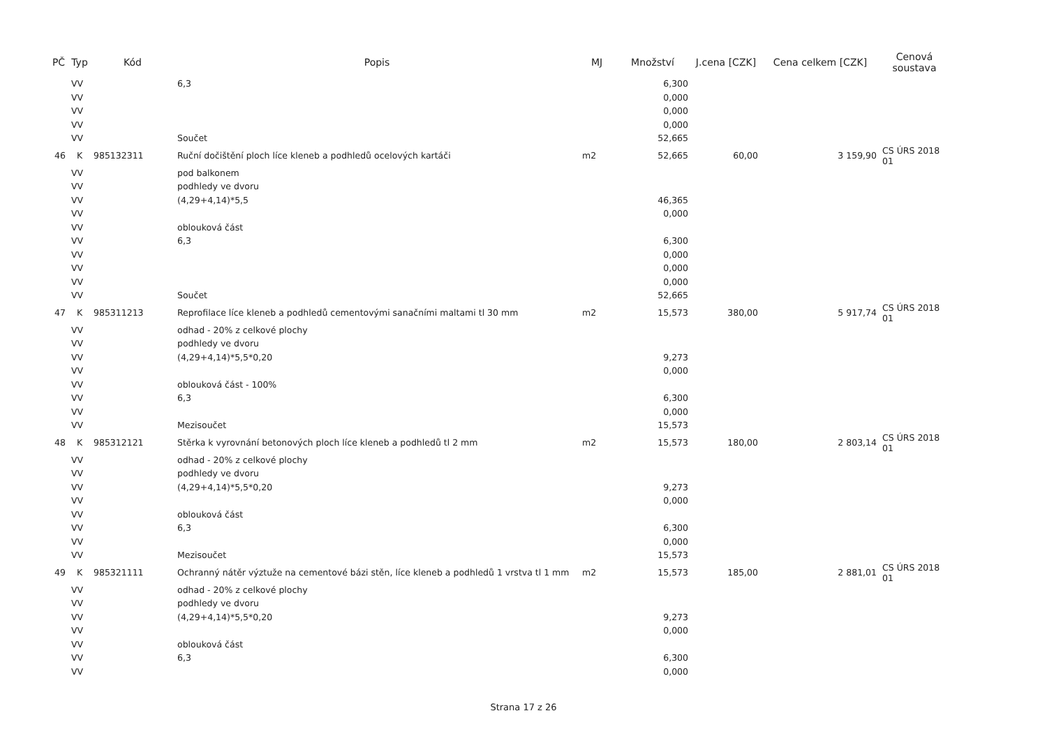| PČ | Typ | Kód | Popis | MJ | Množství | J.cena [CZK] | Cena celkem [CZK] | Cenová soustava |
| --- | --- | --- | --- | --- | --- | --- | --- | --- |
| | VV | | 6,3 | | 6,300 | | | |
| | VV | | | | 0,000 | | | |
| | VV | | | | 0,000 | | | |
| | VV | | | | 0,000 | | | |
| | VV | | Součet | | 52,665 | | | |
| 46 | K | 985132311 | Ruční dočištění ploch líce kleneb a podhledů ocelových kartáči | m2 | 52,665 | 60,00 | 3 159,90 | CS ÚRS 2018 01 |
| | VV | | pod balkonem | | | | | |
| | VV | | podhledy ve dvoru | | | | | |
| | VV | | (4,29+4,14)*5,5 | | 46,365 | | | |
| | VV | | | | 0,000 | | | |
| | VV | | oblouková část | | | | | |
| | VV | | 6,3 | | 6,300 | | | |
| | VV | | | | 0,000 | | | |
| | VV | | | | 0,000 | | | |
| | VV | | | | 0,000 | | | |
| | VV | | Součet | | 52,665 | | | |
| 47 | K | 985311213 | Reprofilace líce kleneb a podhledů cementovými sanačními maltami tl 30 mm | m2 | 15,573 | 380,00 | 5 917,74 | CS ÚRS 2018 01 |
| | VV | | odhad - 20% z celkové plochy | | | | | |
| | VV | | podhledy ve dvoru | | | | | |
| | VV | | (4,29+4,14)*5,5*0,20 | | 9,273 | | | |
| | VV | | | | 0,000 | | | |
| | VV | | oblouková část - 100% | | | | | |
| | VV | | 6,3 | | 6,300 | | | |
| | VV | | | | 0,000 | | | |
| | VV | | Mezisoučet | | 15,573 | | | |
| 48 | K | 985312121 | Stěrka k vyrovnání betonových ploch líce kleneb a podhledů tl 2 mm | m2 | 15,573 | 180,00 | 2 803,14 | CS ÚRS 2018 01 |
| | VV | | odhad - 20% z celkové plochy | | | | | |
| | VV | | podhledy ve dvoru | | | | | |
| | VV | | (4,29+4,14)*5,5*0,20 | | 9,273 | | | |
| | VV | | | | 0,000 | | | |
| | VV | | oblouková část | | | | | |
| | VV | | 6,3 | | 6,300 | | | |
| | VV | | | | 0,000 | | | |
| | VV | | Mezisoučet | | 15,573 | | | |
| 49 | K | 985321111 | Ochranný nátěr výztuže na cementové bázi stěn, líce kleneb a podhledů 1 vrstva tl 1 mm | m2 | 15,573 | 185,00 | 2 881,01 | CS ÚRS 2018 01 |
| | VV | | odhad - 20% z celkové plochy | | | | | |
| | VV | | podhledy ve dvoru | | | | | |
| | VV | | (4,29+4,14)*5,5*0,20 | | 9,273 | | | |
| | VV | | | | 0,000 | | | |
| | VV | | oblouková část | | | | | |
| | VV | | 6,3 | | 6,300 | | | |
| | VV | | | | 0,000 | | | |
Strana 17 z 26